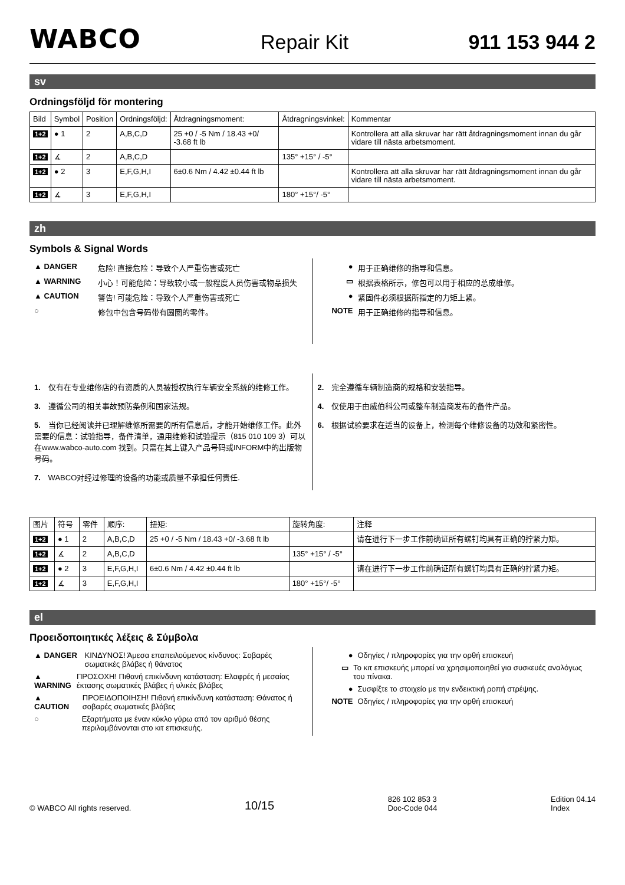WABCO Repair Kit 911 153 944 2
sv
Ordningsföljd för montering
| Bild | Symbol | Position | Ordningsföljd: | Åtdragningsmoment: | Åtdragningsvinkel: | Kommentar |
| --- | --- | --- | --- | --- | --- | --- |
| 1+2 | ● 1 | 2 | A,B,C,D | 25 +0 / -5 Nm / 18.43 +0/ -3.68 ft lb | | Kontrollera att alla skruvar har rätt åtdragningsmoment innan du går vidare till nästa arbetsmoment. |
| 1+2 | ∡ | 2 | A,B,C,D | | 135° +15° / -5° | |
| 1+2 | ● 2 | 3 | E,F,G,H,I | 6±0.6 Nm / 4.42 ±0.44 ft lb | | Kontrollera att alla skruvar har rätt åtdragningsmoment innan du går vidare till nästa arbetsmoment. |
| 1+2 | ∡ | 3 | E,F,G,H,I | | 180° +15°/ -5° | |
zh
Symbols & Signal Words
▲ DANGER 危险! 直接危险：导致个人严重伤害或死亡
▲ WARNING 小心！可能危险：导致较小或一般程度人员伤害或物品损失
▲ CAUTION 警告! 可能危险：导致个人严重伤害或死亡
○ 修包中包含号码带有圆圈的零件。
● 用于正确维修的指导和信息。
▭ 根据表格所示，修包可以用于相应的总成维修。
● 紧固件必须根据所指定的力矩上紧。
NOTE 用于正确维修的指导和信息。
1. 仅有在专业维修店的有资质的人员被授权执行车辆安全系统的维修工作。
3. 遵循公司的相关事故预防条例和国家法规。
5. 当你已经阅读并已理解维修所需要的所有信息后，才能开始维修工作。此外需要的信息：试验指导，备件清单，通用维修和试验提示（815 010 109 3）可以在www.wabco-auto.com 找到。只需在其上键入产品号码或INFORM中的出版物号码。
7. WABCO对经过修理的设备的功能或质量不承担任何责任.
2. 完全遵循车辆制造商的规格和安装指导。
4. 仅使用于由威伯科公司或整车制造商发布的备件产品。
6. 根据试验要求在适当的设备上，检测每个维修设备的功效和紧密性。
| 图片 | 符号 | 零件 | 顺序: | 扭矩: | 旋转角度: | 注释 |
| --- | --- | --- | --- | --- | --- | --- |
| 1+2 | ● 1 | 2 | A,B,C,D | 25 +0 / -5 Nm / 18.43 +0/ -3.68 ft lb | | 请在进行下一步工作前确证所有螺钉均具有正确的拧紧力矩。 |
| 1+2 | ∡ | 2 | A,B,C,D | | 135° +15° / -5° | |
| 1+2 | ● 2 | 3 | E,F,G,H,I | 6±0.6 Nm / 4.42 ±0.44 ft lb | | 请在进行下一步工作前确证所有螺钉均具有正确的拧紧力矩。 |
| 1+2 | ∡ | 3 | E,F,G,H,I | | 180° +15°/ -5° | |
el
Προειδοποιητικές λέξεις & Σύμβολα
▲ DANGER ΚΙΝΔΥΝΟΣ! Άμεσα επαπειλούμενος κίνδυνος: Σοβαρές σωματικές βλάβες ή θάνατος
▲ WARNING ΠΡΟΣΟΧΗ! Πιθανή επικίνδυνη κατάσταση: Ελαφρές ή μεσαίας έκτασης σωματικές βλάβες ή υλικές βλάβες
▲ CAUTION ΠΡΟΕΙΔΟΠΟΙΗΣΗ! Πιθανή επικίνδυνη κατάσταση: Θάνατος ή σοβαρές σωματικές βλάβες
○ Εξαρτήματα με έναν κύκλο γύρω από τον αριθμό θέσης περιλαμβάνονται στο κιτ επισκευής.
● Οδηγίες / πληροφορίες για την ορθή επισκευή
▭ Το κιτ επισκευής μπορεί να χρησιμοποιηθεί για συσκευές αναλόγως του πίνακα.
● Συσφίξτε το στοιχείο με την ενδεικτική ροπή στρέψης.
NOTE Οδηγίες / πληροφορίες για την ορθή επισκευή
© WABCO All rights reserved. 10/15 826 102 853 3
Doc-Code 044 Edition 04.14
Index